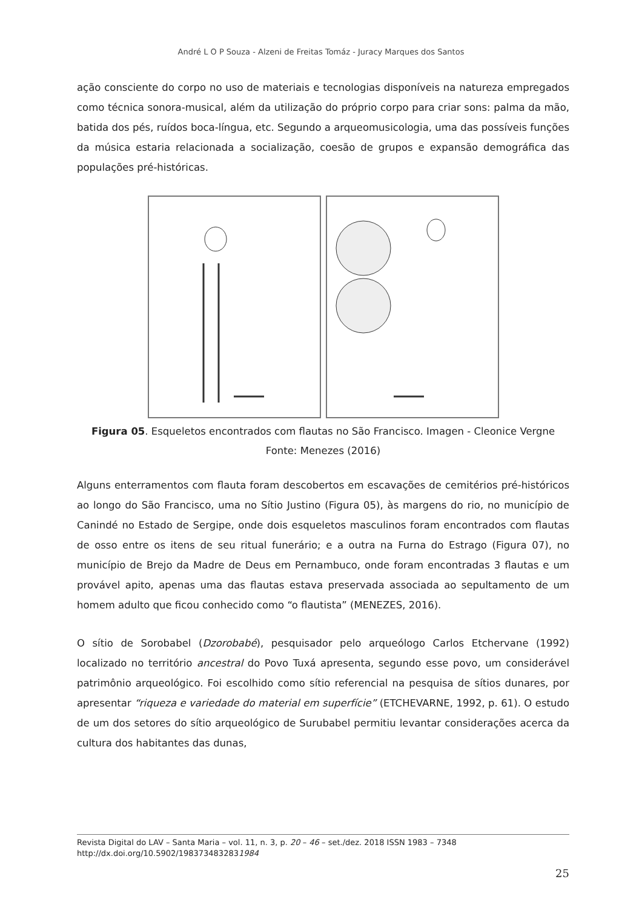André L O P Souza - Alzeni de Freitas Tomáz - Juracy Marques dos Santos
ação consciente do corpo no uso de materiais e tecnologias disponíveis na natureza empregados como técnica sonora-musical, além da utilização do próprio corpo para criar sons: palma da mão, batida dos pés, ruídos boca-língua, etc. Segundo a arqueomusicologia, uma das possíveis funções da música estaria relacionada a socialização, coesão de grupos e expansão demográfica das populações pré-históricas.
Figura 05. Esqueletos encontrados com flautas no São Francisco. Imagen - Cleonice Vergne
Fonte: Menezes (2016)
Alguns enterramentos com flauta foram descobertos em escavações de cemitérios pré-históricos ao longo do São Francisco, uma no Sítio Justino (Figura 05), às margens do rio, no município de Canindé no Estado de Sergipe, onde dois esqueletos masculinos foram encontrados com flautas de osso entre os itens de seu ritual funerário; e a outra na Furna do Estrago (Figura 07), no município de Brejo da Madre de Deus em Pernambuco, onde foram encontradas 3 flautas e um provável apito, apenas uma das flautas estava preservada associada ao sepultamento de um homem adulto que ficou conhecido como “o flautista” (MENEZES, 2016).
O sítio de Sorobabel (Dzorobabé), pesquisador pelo arqueólogo Carlos Etchervane (1992) localizado no território ancestral do Povo Tuxá apresenta, segundo esse povo, um considerável patrimônio arqueológico. Foi escolhido como sítio referencial na pesquisa de sítios dunares, por apresentar “riqueza e variedade do material em superfície” (ETCHEVARNE, 1992, p. 61). O estudo de um dos setores do sítio arqueológico de Surubabel permitiu levantar considerações acerca da cultura dos habitantes das dunas,
Revista Digital do LAV – Santa Maria – vol. 11, n. 3, p. 20 – 46 – set./dez. 2018 ISSN 1983 – 7348
http://dx.doi.org/10.5902/1983734832831984
25